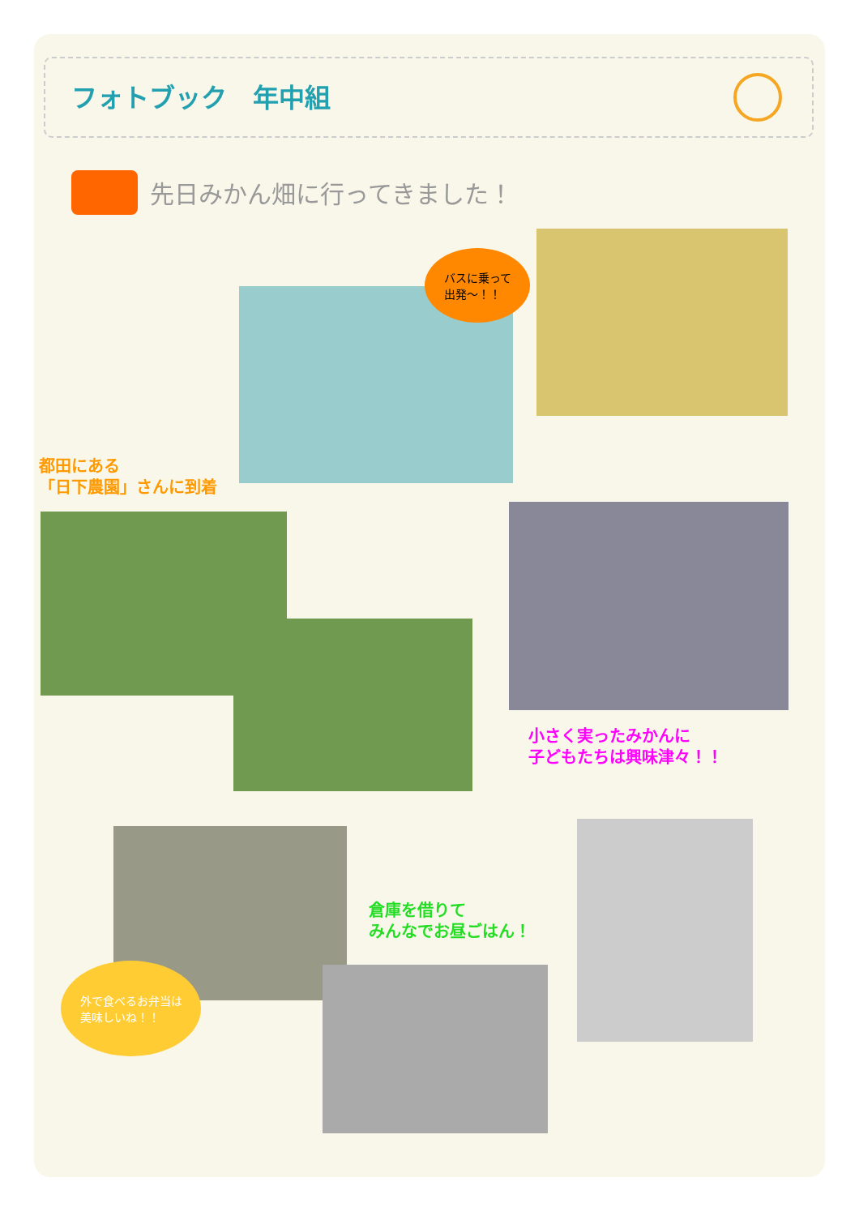フォトブック　年中組
先日みかん畑に行ってきました！
バスに乗って
出発～！！
都田にある
「日下農園」さんに到着
小さく実ったみかんに
子どもたちは興味津々！！
倉庫を借りて
みんなでお昼ごはん！
外で食べるお弁当は
美味しいね！！